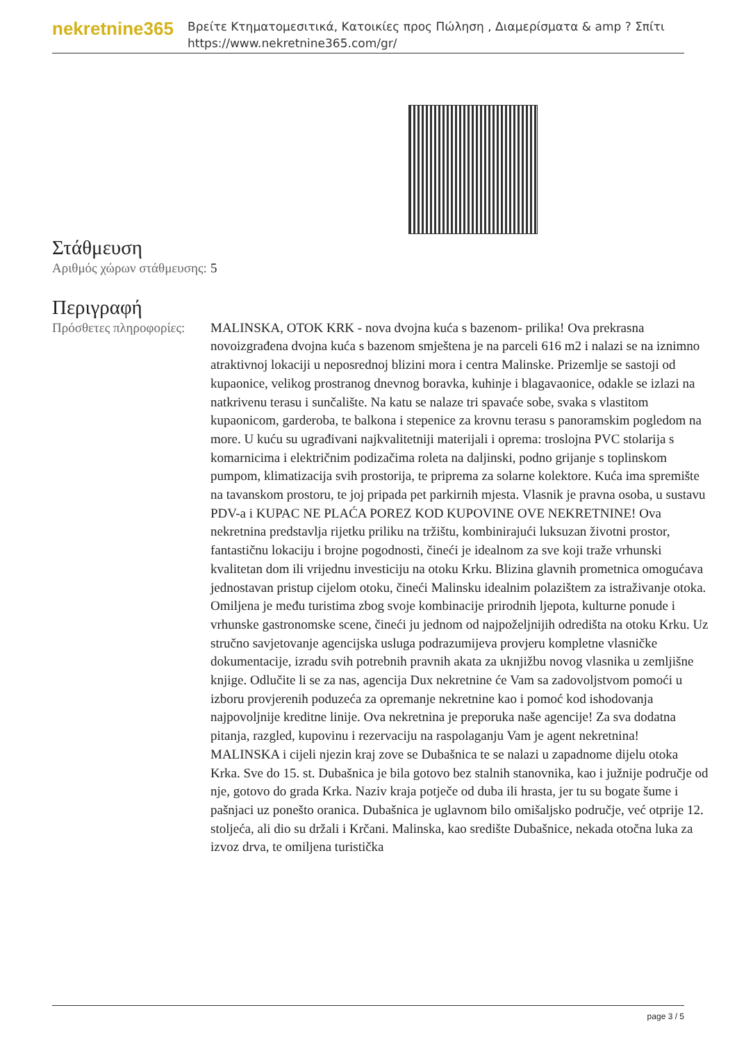nekretnine365
Βρείτε Κτηματομεσιτικά, Κατοικίες προς Πώληση , Διαμερίσματα & amp ? Σπίτι
https://www.nekretnine365.com/gr/
Στάθμευση
| Αριθμός χώρων στάθμευσης: | 5 |
Περιγραφή
| Πρόσθετες πληροφορίες: | MALINSKA, OTOK KRK - nova dvojna kuća s bazenom- prilika! Ova prekrasna novoizgrađena dvojna kuća s bazenom smještena je na parceli 616 m2 i nalazi se na iznimno atraktivnoj lokaciji u neposrednoj blizini mora i centra Malinske. Prizemlje se sastoji od kupaonice, velikog prostranog dnevnog boravka, kuhinje i blagavaonice, odakle se izlazi na natkrivenu terasu i sunčalište. Na katu se nalaze tri spavaće sobe, svaka s vlastitom kupaonicom, garderoba, te balkona i stepenice za krovnu terasu s panoramskim pogledom na more. U kuću su ugrađivani najkvalitetniji materijali i oprema: troslojna PVC stolarija s komarnicima i električnim podizačima roleta na daljinski, podno grijanje s toplinskom pumpom, klimatizacija svih prostorija, te priprema za solarne kolektore. Kuća ima spremište na tavanskom prostoru, te joj pripada pet parkirnih mjesta. Vlasnik je pravna osoba, u sustavu PDV-a i KUPAC NE PLAĆA POREZ KOD KUPOVINE OVE NEKRETNINE! Ova nekretnina predstavlja rijetku priliku na tržištu, kombinirajući luksuzan životni prostor, fantastičnu lokaciju i brojne pogodnosti, čineći je idealnom za sve koji traže vrhunski kvalitetan dom ili vrijednu investiciju na otoku Krku. Blizina glavnih prometnica omogućava jednostavan pristup cijelom otoku, čineći Malinsku idealnim polazištem za istraživanje otoka. Omiljena je među turistima zbog svoje kombinacije prirodnih ljepota, kulturne ponude i vrhunske gastronomske scene, čineći ju jednom od najpoželjnijih odredišta na otoku Krku. Uz stručno savjetovanje agencijska usluga podrazumijeva provjeru kompletne vlasničke dokumentacije, izradu svih potrebnih pravnih akata za uknjižbu novog vlasnika u zemljišne knjige. Odlučite li se za nas, agencija Dux nekretnine će Vam sa zadovoljstvom pomoći u izboru provjerenih poduzeća za opremanje nekretnine kao i pomoć kod ishodovanja najpovoljnije kreditne linije. Ova nekretnina je preporuka naše agencije! Za sva dodatna pitanja, razgled, kupovinu i rezervaciju na raspolaganju Vam je agent nekretnina! MALINSKA i cijeli njezin kraj zove se Dubašnica te se nalazi u zapadnome dijelu otoka Krka. Sve do 15. st. Dubašnica je bila gotovo bez stalnih stanovnika, kao i južnije područje od nje, gotovo do grada Krka. Naziv kraja potječe od duba ili hrasta, jer tu su bogate šume i pašnjaci uz ponešto oranica. Dubašnica je uglavnom bilo omišaljsko područje, već otprije 12. stoljeća, ali dio su držali i Krčani. Malinska, kao središte Dubašnice, nekada otočna luka za izvoz drva, te omiljena turistička |
page 3 / 5